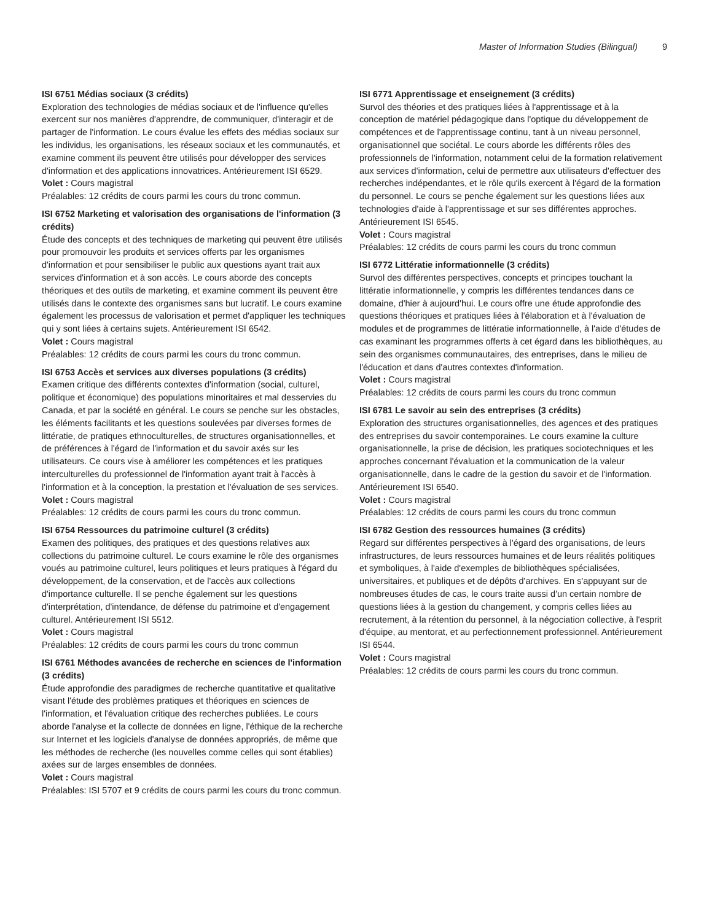Master of Information Studies (Bilingual) 9
ISI 6751 Médias sociaux (3 crédits)
Exploration des technologies de médias sociaux et de l'influence qu'elles exercent sur nos manières d'apprendre, de communiquer, d'interagir et de partager de l'information. Le cours évalue les effets des médias sociaux sur les individus, les organisations, les réseaux sociaux et les communautés, et examine comment ils peuvent être utilisés pour développer des services d'information et des applications innovatrices. Antérieurement ISI 6529.
Volet : Cours magistral
Préalables: 12 crédits de cours parmi les cours du tronc commun.
ISI 6752 Marketing et valorisation des organisations de l'information (3 crédits)
Étude des concepts et des techniques de marketing qui peuvent être utilisés pour promouvoir les produits et services offerts par les organismes d'information et pour sensibiliser le public aux questions ayant trait aux services d'information et à son accès. Le cours aborde des concepts théoriques et des outils de marketing, et examine comment ils peuvent être utilisés dans le contexte des organismes sans but lucratif. Le cours examine également les processus de valorisation et permet d'appliquer les techniques qui y sont liées à certains sujets. Antérieurement ISI 6542.
Volet : Cours magistral
Préalables: 12 crédits de cours parmi les cours du tronc commun.
ISI 6753 Accès et services aux diverses populations (3 crédits)
Examen critique des différents contextes d'information (social, culturel, politique et économique) des populations minoritaires et mal desservies du Canada, et par la société en général. Le cours se penche sur les obstacles, les éléments facilitants et les questions soulevées par diverses formes de littératie, de pratiques ethnoculturelles, de structures organisationnelles, et de préférences à l'égard de l'information et du savoir axés sur les utilisateurs. Ce cours vise à améliorer les compétences et les pratiques interculturelles du professionnel de l'information ayant trait à l'accès à l'information et à la conception, la prestation et l'évaluation de ses services.
Volet : Cours magistral
Préalables: 12 crédits de cours parmi les cours du tronc commun.
ISI 6754 Ressources du patrimoine culturel (3 crédits)
Examen des politiques, des pratiques et des questions relatives aux collections du patrimoine culturel. Le cours examine le rôle des organismes voués au patrimoine culturel, leurs politiques et leurs pratiques à l'égard du développement, de la conservation, et de l'accès aux collections d'importance culturelle. Il se penche également sur les questions d'interprétation, d'intendance, de défense du patrimoine et d'engagement culturel. Antérieurement ISI 5512.
Volet : Cours magistral
Préalables: 12 crédits de cours parmi les cours du tronc commun
ISI 6761 Méthodes avancées de recherche en sciences de l'information (3 crédits)
Étude approfondie des paradigmes de recherche quantitative et qualitative visant l'étude des problèmes pratiques et théoriques en sciences de l'information, et l'évaluation critique des recherches publiées. Le cours aborde l'analyse et la collecte de données en ligne, l'éthique de la recherche sur Internet et les logiciels d'analyse de données appropriés, de même que les méthodes de recherche (les nouvelles comme celles qui sont établies) axées sur de larges ensembles de données.
Volet : Cours magistral
Préalables: ISI 5707 et 9 crédits de cours parmi les cours du tronc commun.
ISI 6771 Apprentissage et enseignement (3 crédits)
Survol des théories et des pratiques liées à l'apprentissage et à la conception de matériel pédagogique dans l'optique du développement de compétences et de l'apprentissage continu, tant à un niveau personnel, organisationnel que sociétal. Le cours aborde les différents rôles des professionnels de l'information, notamment celui de la formation relativement aux services d'information, celui de permettre aux utilisateurs d'effectuer des recherches indépendantes, et le rôle qu'ils exercent à l'égard de la formation du personnel. Le cours se penche également sur les questions liées aux technologies d'aide à l'apprentissage et sur ses différentes approches. Antérieurement ISI 6545.
Volet : Cours magistral
Préalables: 12 crédits de cours parmi les cours du tronc commun
ISI 6772 Littératie informationnelle (3 crédits)
Survol des différentes perspectives, concepts et principes touchant la littératie informationnelle, y compris les différentes tendances dans ce domaine, d'hier à aujourd'hui. Le cours offre une étude approfondie des questions théoriques et pratiques liées à l'élaboration et à l'évaluation de modules et de programmes de littératie informationnelle, à l'aide d'études de cas examinant les programmes offerts à cet égard dans les bibliothèques, au sein des organismes communautaires, des entreprises, dans le milieu de l'éducation et dans d'autres contextes d'information.
Volet : Cours magistral
Préalables: 12 crédits de cours parmi les cours du tronc commun
ISI 6781 Le savoir au sein des entreprises (3 crédits)
Exploration des structures organisationnelles, des agences et des pratiques des entreprises du savoir contemporaines. Le cours examine la culture organisationnelle, la prise de décision, les pratiques sociotechniques et les approches concernant l'évaluation et la communication de la valeur organisationnelle, dans le cadre de la gestion du savoir et de l'information. Antérieurement ISI 6540.
Volet : Cours magistral
Préalables: 12 crédits de cours parmi les cours du tronc commun
ISI 6782 Gestion des ressources humaines (3 crédits)
Regard sur différentes perspectives à l'égard des organisations, de leurs infrastructures, de leurs ressources humaines et de leurs réalités politiques et symboliques, à l'aide d'exemples de bibliothèques spécialisées, universitaires, et publiques et de dépôts d'archives. En s'appuyant sur de nombreuses études de cas, le cours traite aussi d'un certain nombre de questions liées à la gestion du changement, y compris celles liées au recrutement, à la rétention du personnel, à la négociation collective, à l'esprit d'équipe, au mentorat, et au perfectionnement professionnel. Antérieurement ISI 6544.
Volet : Cours magistral
Préalables: 12 crédits de cours parmi les cours du tronc commun.